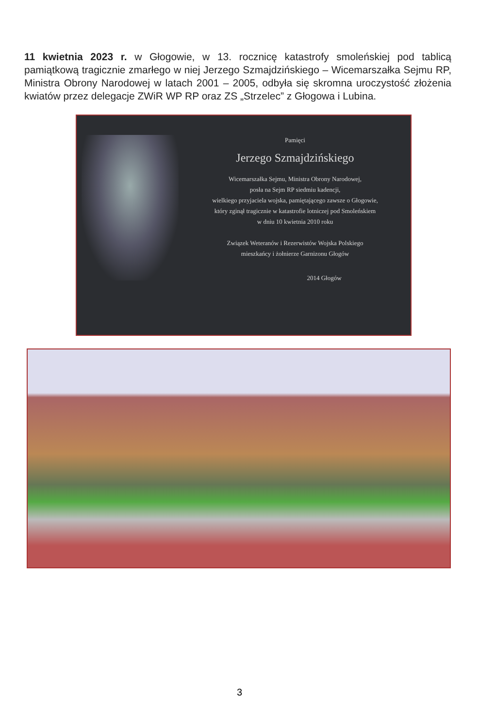11 kwietnia 2023 r. w Głogowie, w 13. rocznicę katastrofy smoleńskiej pod tablicą pamiątkową tragicznie zmarłego w niej Jerzego Szmajdzińskiego – Wicemarszałka Sejmu RP, Ministra Obrony Narodowej w latach 2001 – 2005, odbyła się skromna uroczystość złożenia kwiatów przez delegacje ZWiR WP RP oraz ZS „Strzelec” z Głogowa i Lubina.
Pamięci
Jerzego Szmajdzińskiego
Wicemarszałka Sejmu, Ministra Obrony Narodowej,
posła na Sejm RP siedmiu kadencji,
wielkiego przyjaciela wojska, pamiętającego zawsze o Głogowie,
który zginął tragicznie w katastrofie lotniczej pod Smoleńskiem
w dniu 10 kwietnia 2010 roku
Związek Weteranów i Rezerwistów Wojska Polskiego
mieszkańcy i żołnierze Garnizonu Głogów
2014 Głogów
3